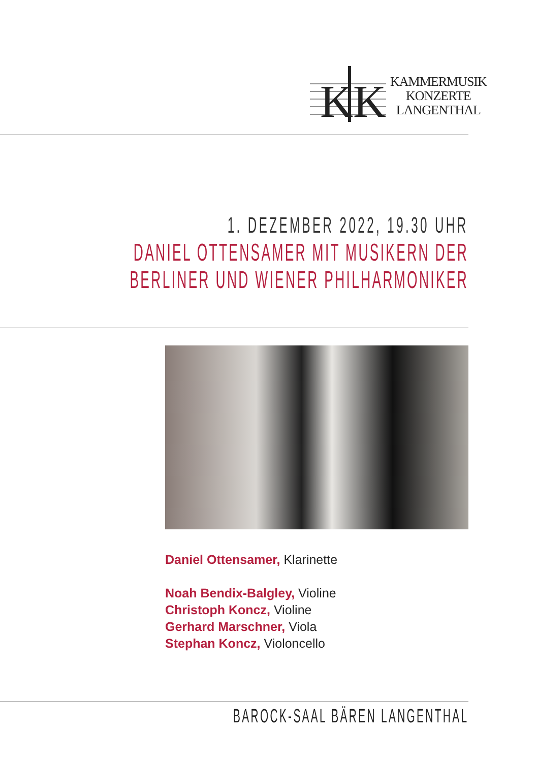K
K
KAMMERMUSIK
KONZERTE
LANGENTHAL
1. DEZEMBER 2022, 19.30 UHR
DANIEL OTTENSAMER MIT MUSIKERN DER
BERLINER UND WIENER PHILHARMONIKER
Daniel Ottensamer, Klarinette
Noah Bendix-Balgley, Violine
Christoph Koncz, Violine
Gerhard Marschner, Viola
Stephan Koncz, Violoncello
BAROCK-SAAL BÄREN LANGENTHAL